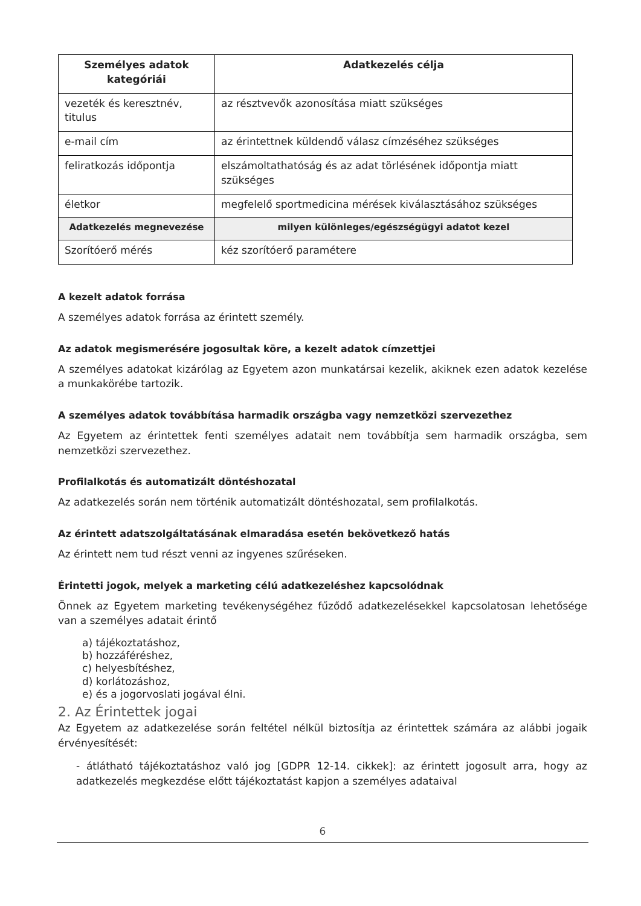| Személyes adatok kategóriái | Adatkezelés célja |
| --- | --- |
| vezeték és keresztnév, titulus | az résztvevők azonosítása miatt szükséges |
| e-mail cím | az érintettnek küldendő válasz címzéséhez szükséges |
| feliratkozás időpontja | elszámoltathatóság és az adat törlésének időpontja miatt szükséges |
| életkor | megfelelő sportmedicina mérések kiválasztásához szükséges |
| Adatkezelés megnevezése | milyen különleges/egészségügyi adatot kezel |
| Szorítóerő mérés | kéz szorítóerő paramétere |
A kezelt adatok forrása
A személyes adatok forrása az érintett személy.
Az adatok megismerésére jogosultak köre, a kezelt adatok címzettjei
A személyes adatokat kizárólag az Egyetem azon munkatársai kezelik, akiknek ezen adatok kezelése a munkakörébe tartozik.
A személyes adatok továbbítása harmadik országba vagy nemzetközi szervezethez
Az Egyetem az érintettek fenti személyes adatait nem továbbítja sem harmadik országba, sem nemzetközi szervezethez.
Profilalkotás és automatizált döntéshozatal
Az adatkezelés során nem történik automatizált döntéshozatal, sem profilalkotás.
Az érintett adatszolgáltatásának elmaradása esetén bekövetkező hatás
Az érintett nem tud részt venni az ingyenes szűréseken.
Érintetti jogok, melyek a marketing célú adatkezeléshez kapcsolódnak
Önnek az Egyetem marketing tevékenységéhez fűződő adatkezelésekkel kapcsolatosan lehetősége van a személyes adatait érintő
a) tájékoztatáshoz,
b) hozzáféréshez,
c) helyesbítéshez,
d) korlátozáshoz,
e) és a jogorvoslati jogával élni.
2. Az Érintettek jogai
Az Egyetem az adatkezelése során feltétel nélkül biztosítja az érintettek számára az alábbi jogaik érvényesítését:
- átlátható tájékoztatáshoz való jog [GDPR 12-14. cikkek]: az érintett jogosult arra, hogy az adatkezelés megkezdése előtt tájékoztatást kapjon a személyes adataival
6